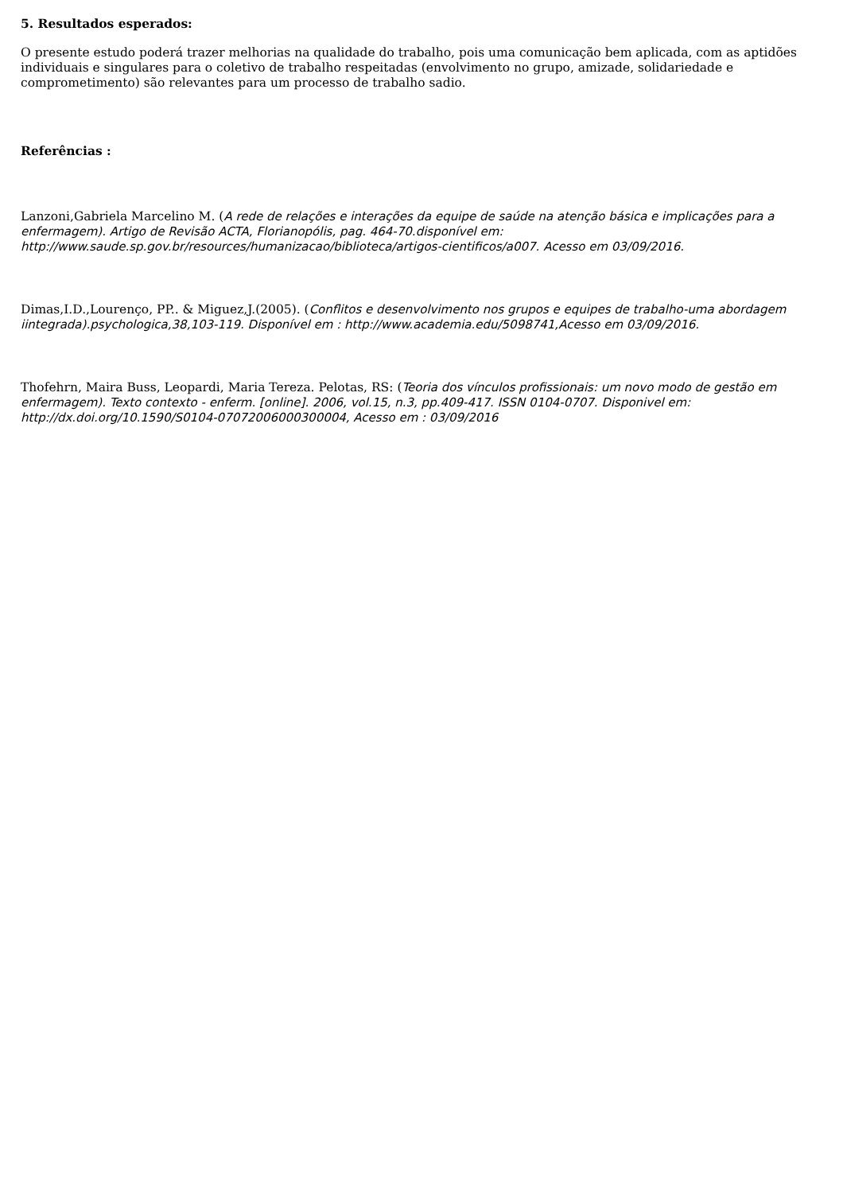5. Resultados esperados:
O presente estudo poderá trazer melhorias na qualidade do trabalho, pois uma comunicação bem aplicada, com as aptidões individuais e singulares para o coletivo de trabalho respeitadas (envolvimento no grupo, amizade, solidariedade e comprometimento) são relevantes para um processo de trabalho sadio.
Referências :
Lanzoni,Gabriela Marcelino M. (A rede de relações e interações da equipe de saúde na atenção básica e implicações para a enfermagem). Artigo de Revisão ACTA, Florianopólis, pag. 464-70.disponível em: http://www.saude.sp.gov.br/resources/humanizacao/biblioteca/artigos-cientificos/a007. Acesso em 03/09/2016.
Dimas,I.D.,Lourenço, PP.. & Miguez,J.(2005). (Conflitos e desenvolvimento nos grupos e equipes de trabalho-uma abordagem iintegrada).psychologica,38,103-119. Disponível em : http://www.academia.edu/5098741,Acesso em 03/09/2016.
Thofehrn, Maira Buss, Leopardi, Maria Tereza. Pelotas, RS: (Teoria dos vínculos profissionais: um novo modo de gestão em enfermagem). Texto contexto - enferm. [online]. 2006, vol.15, n.3, pp.409-417. ISSN 0104-0707. Disponivel em: http://dx.doi.org/10.1590/S0104-07072006000300004, Acesso em : 03/09/2016